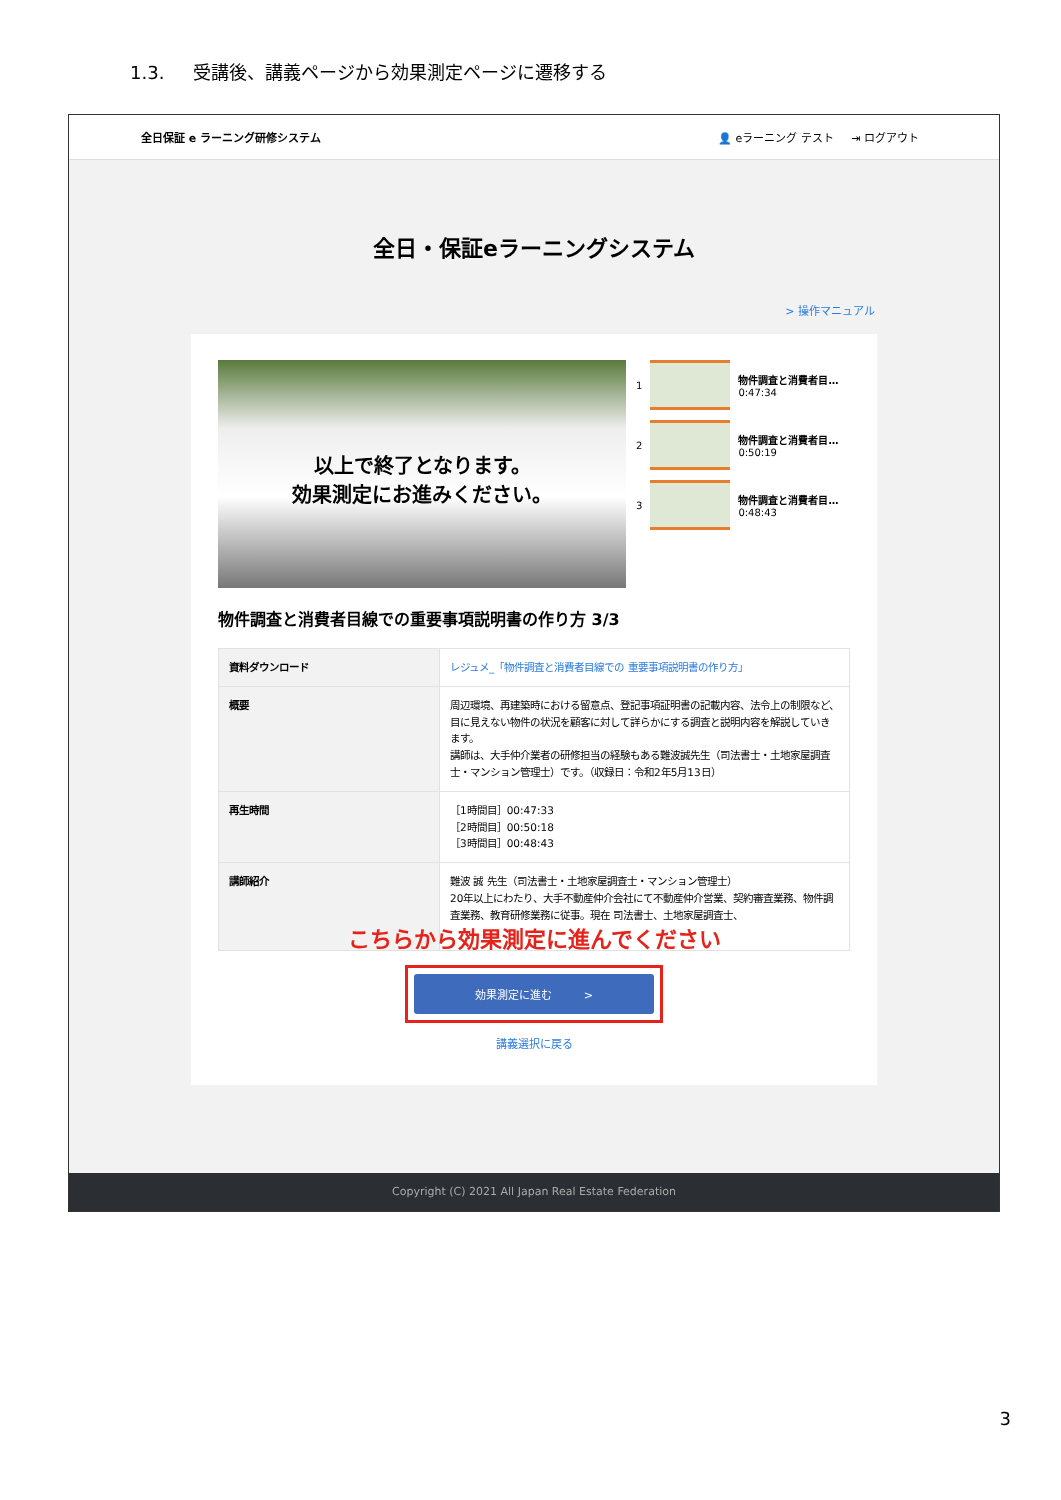1.3. 受講後、講義ページから効果測定ページに遷移する
全日保証 e ラーニング研修システム 👤 eラーニング テスト ⇥ ログアウト
全日・保証eラーニングシステム
> 操作マニュアル
以上で終了となります。
効果測定にお進みください。
1 物件調査と消費者目…
0:47:34
2 物件調査と消費者目…
0:50:19
3 物件調査と消費者目…
0:48:43
物件調査と消費者目線での重要事項説明書の作り方 3/3
| 資料ダウンロード | レジュメ_「物件調査と消費者目線での 重要事項説明書の作り方」 |
| 概要 | 周辺環境、再建築時における留意点、登記事項証明書の記載内容、法令上の制限など、目に見えない物件の状況を顧客に対して詳らかにする調査と説明内容を解説していきます。 講師は、大手仲介業者の研修担当の経験もある難波誠先生（司法書士・土地家屋調査士・マンション管理士）です。（収録日：令和2年5月13日） |
| 再生時間 | ［1時間目］00:47:33 ［2時間目］00:50:18 ［3時間目］00:48:43 |
| 講師紹介 | 難波 誠 先生（司法書士・土地家屋調査士・マンション管理士） 20年以上にわたり、大手不動産仲介会社にて不動産仲介営業、契約審査業務、物件調査業務、教育研修業務に従事。現在 司法書士、土地家屋調査士、 |
こちらから効果測定に進んでください
効果測定に進む >
講義選択に戻る
Copyright (C) 2021 All Japan Real Estate Federation
3